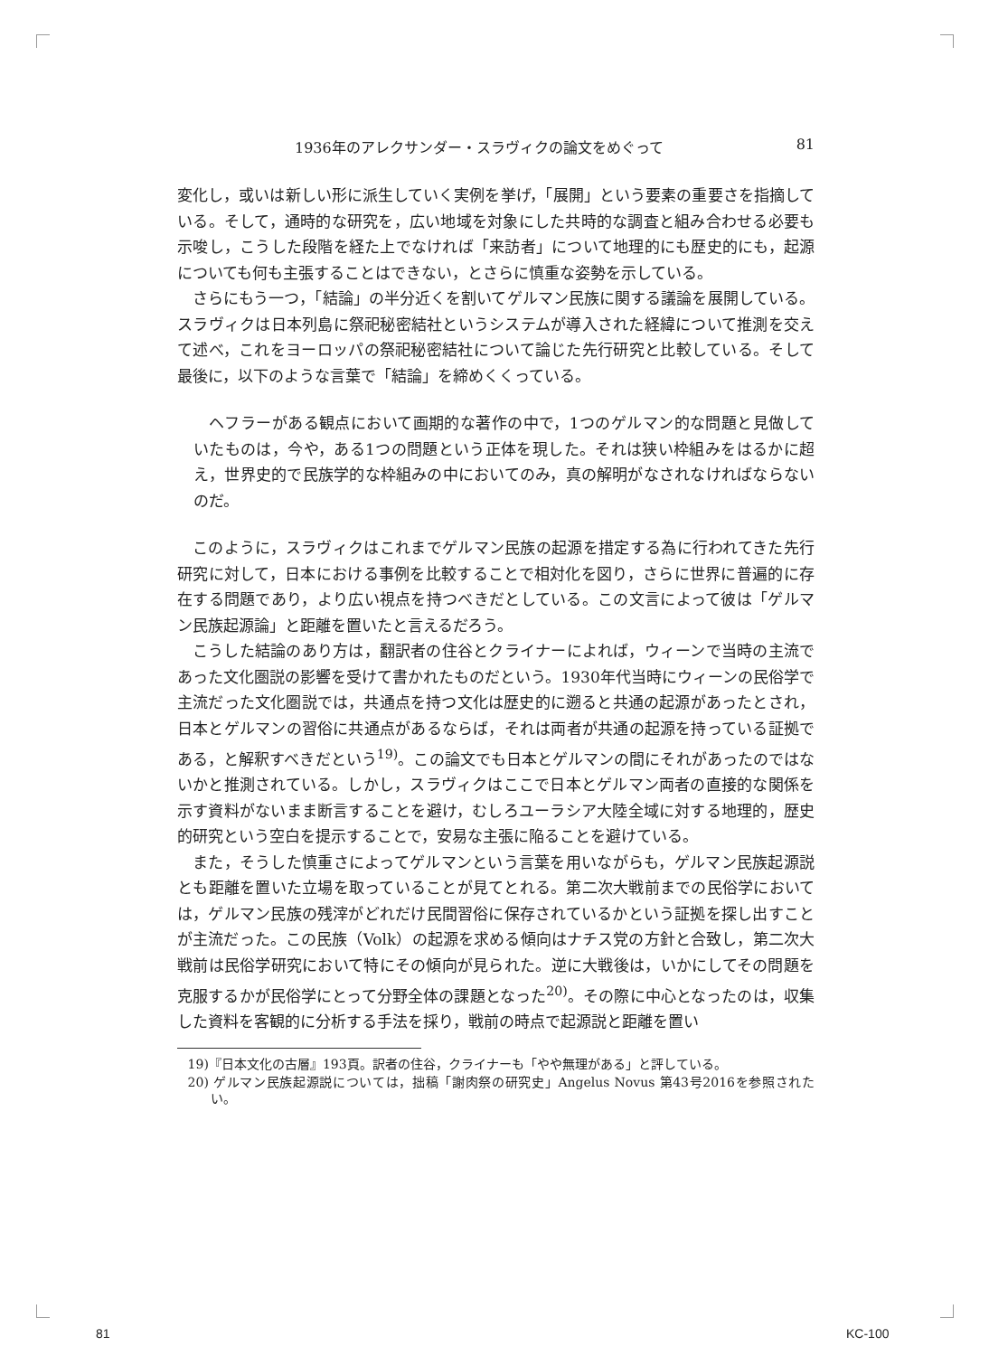1936年のアレクサンダー・スラヴィクの論文をめぐって 81
変化し，或いは新しい形に派生していく実例を挙げ，「展開」という要素の重要さを指摘している。そして，通時的な研究を，広い地域を対象にした共時的な調査と組み合わせる必要も示唆し，こうした段階を経た上でなければ「来訪者」について地理的にも歴史的にも，起源についても何も主張することはできない，とさらに慎重な姿勢を示している。
さらにもう一つ，「結論」の半分近くを割いてゲルマン民族に関する議論を展開している。スラヴィクは日本列島に祭祀秘密結社というシステムが導入された経緯について推測を交えて述べ，これをヨーロッパの祭祀秘密結社について論じた先行研究と比較している。そして最後に，以下のような言葉で「結論」を締めくくっている。
ヘフラーがある観点において画期的な著作の中で，1つのゲルマン的な問題と見做していたものは，今や，ある1つの問題という正体を現した。それは狭い枠組みをはるかに超え，世界史的で民族学的な枠組みの中においてのみ，真の解明がなされなければならないのだ。
このように，スラヴィクはこれまでゲルマン民族の起源を措定する為に行われてきた先行研究に対して，日本における事例を比較することで相対化を図り，さらに世界に普遍的に存在する問題であり，より広い視点を持つべきだとしている。この文言によって彼は「ゲルマン民族起源論」と距離を置いたと言えるだろう。
こうした結論のあり方は，翻訳者の住谷とクライナーによれば，ウィーンで当時の主流であった文化圏説の影響を受けて書かれたものだという。1930年代当時にウィーンの民俗学で主流だった文化圏説では，共通点を持つ文化は歴史的に遡ると共通の起源があったとされ，日本とゲルマンの習俗に共通点があるならば，それは両者が共通の起源を持っている証拠である，と解釈すべきだという<sup>19)</sup>。この論文でも日本とゲルマンの間にそれがあったのではないかと推測されている。しかし，スラヴィクはここで日本とゲルマン両者の直接的な関係を示す資料がないまま断言することを避け，むしろユーラシア大陸全域に対する地理的，歴史的研究という空白を提示することで，安易な主張に陥ることを避けている。
また，そうした慎重さによってゲルマンという言葉を用いながらも，ゲルマン民族起源説とも距離を置いた立場を取っていることが見てとれる。第二次大戦前までの民俗学においては，ゲルマン民族の残滓がどれだけ民間習俗に保存されているかという証拠を探し出すことが主流だった。この民族（Volk）の起源を求める傾向はナチス党の方針と合致し，第二次大戦前は民俗学研究において特にその傾向が見られた。逆に大戦後は，いかにしてその問題を克服するかが民俗学にとって分野全体の課題となった<sup>20)</sup>。その際に中心となったのは，収集した資料を客観的に分析する手法を採り，戦前の時点で起源説と距離を置い
19)『日本文化の古層』193頁。訳者の住谷，クライナーも「やや無理がある」と評している。
20) ゲルマン民族起源説については，拙稿「謝肉祭の研究史」Angelus Novus 第43号2016を参照されたい。
81 KC-100